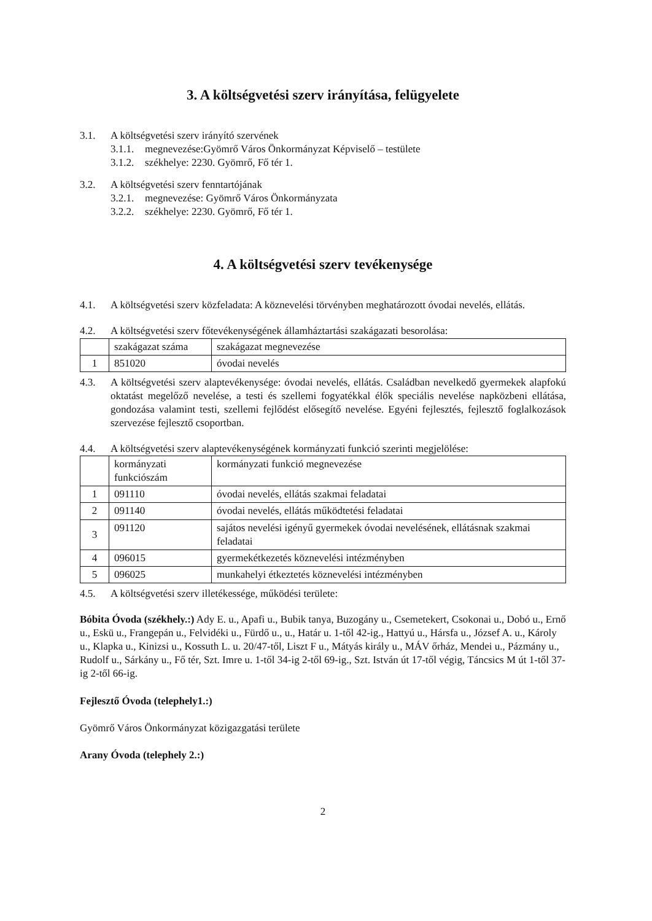3. A költségvetési szerv irányítása, felügyelete
3.1. A költségvetési szerv irányító szervének
3.1.1. megnevezése:Gyömrő Város Önkormányzat Képviselő – testülete
3.1.2. székhelye: 2230. Gyömrő, Fő tér 1.
3.2. A költségvetési szerv fenntartójának
3.2.1. megnevezése: Gyömrő Város Önkormányzata
3.2.2. székhelye: 2230. Gyömrő, Fő tér 1.
4. A költségvetési szerv tevékenysége
4.1. A költségvetési szerv közfeladata: A köznevelési törvényben meghatározott óvodai nevelés, ellátás.
4.2. A költségvetési szerv főtevékenységének államháztartási szakágazati besorolása:
| | szakágazat száma | szakágazat megnevezése |
| 1 | 851020 | óvodai nevelés |
4.3. A költségvetési szerv alaptevékenysége: óvodai nevelés, ellátás. Családban nevelkedő gyermekek alapfokú oktatást megelőző nevelése, a testi és szellemi fogyatékkal élők speciális nevelése napközbeni ellátása, gondozása valamint testi, szellemi fejlődést elősegítő nevelése. Egyéni fejlesztés, fejlesztő foglalkozások szervezése fejlesztő csoportban.
4.4. A költségvetési szerv alaptevékenységének kormányzati funkció szerinti megjelölése:
| | kormányzati funkciószám | kormányzati funkció megnevezése |
| 1 | 091110 | óvodai nevelés, ellátás szakmai feladatai |
| 2 | 091140 | óvodai nevelés, ellátás működtetési feladatai |
| 3 | 091120 | sajátos nevelési igényű gyermekek óvodai nevelésének, ellátásnak szakmai feladatai |
| 4 | 096015 | gyermekétkezetés köznevelési intézményben |
| 5 | 096025 | munkahelyi étkeztetés köznevelési intézményben |
4.5. A költségvetési szerv illetékessége, működési területe:
Bóbita Óvoda (székhely.:) Ady E. u., Apafi u., Bubik tanya, Buzogány u., Csemetekert, Csokonai u., Dobó u., Ernő u., Eskü u., Frangepán u., Felvidéki u., Fürdő u., u., Határ u. 1-től 42-ig., Hattyú u., Hársfa u., József A. u., Károly u., Klapka u., Kinizsi u., Kossuth L. u. 20/47-től, Liszt F u., Mátyás király u., MÁV őrház, Mendei u., Pázmány u., Rudolf u., Sárkány u., Fő tér, Szt. Imre u. 1-től 34-ig 2-től 69-ig., Szt. István út 17-től végig, Táncsics M út 1-től 37-ig 2-től 66-ig.
Fejlesztő Óvoda (telephely1.:)
Gyömrő Város Önkormányzat közigazgatási területe
Arany Óvoda (telephely 2.:)
2